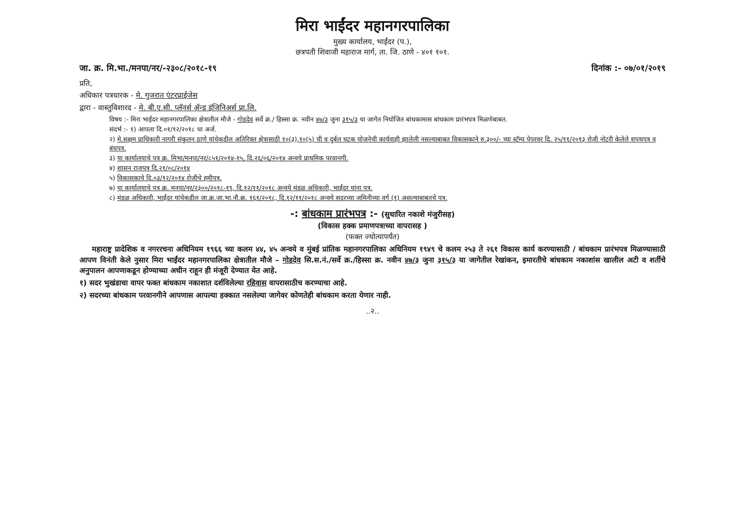मिरा भाईंदर महानगरपालिका
मुख्य कार्यालय, भाईंदर (प.),
छत्रपती शिवाजी महाराज मार्ग, ता. जि. ठाणे - ४०१ १०१.
जा. क्र. मि.भा./मनपा/नर/-२३०८/२०१८-१९ दिनांक :- ०७/०१/२०१९
प्रति,
अधिकार पत्रधारक - मे. गुजरात एंटरप्राईजेस
द्वारा - वास्तुविशारद - मे. बी.ए.सी. प्लॅनर्स ॲन्ड इंजिनिअर्स प्रा.लि.
विषय :- मिरा भाईंदर महानगरपालिका क्षेत्रातील मौजे - गोडदेव सर्वे क्र./ हिस्सा क्र. नवीन ४७/३ जुना ३१५/३ या जागेत नियोजित बांधकामास बांधकाम प्रारंभपत्र मिळणेबाबत.
संदर्भ :- १) आपला दि.०१/१२/२०१८ चा अर्ज.
२) मे.सक्षम प्राधिकारी नागरी संकुलन ठाणे यांचेकडील अतिरिक्त क्षेत्रासाठी १०(३),१०(५) ची व दुर्बल घटक योजनेची कार्यवाही झालेली नसल्याबाबत विकासकाने रु.३००/- च्या स्टॅम्प पेपरवर दि. २५/११/२०१३ रोजी नोटरी केलेले शपथपत्र व बंधपत्र.
३) या कार्यालयाचे पत्र क्र. मिभा/मनपा/नर/८५१/२०१४-१५, दि.२६/०६/२०१४ अन्वये प्राथमिक परवानगी.
४) शासन राजपत्र दि.२१/०८/२०१४
५) विकासकाचे दि.०३/१२/२०१४ रोजीचे हमीपत्र.
७) या कार्यालयाचे पत्र क्र. मनपा/नर/२३००/२०१८-१९, दि.१२/११/२०१८ अन्वये मंडळ अधिकारी, भाईंदर यांना पत्र.
८) मंडळ अधिकारी, भाईंदर यांचेकडील जा.क्र.जा.भा.नौ.क्र. १६१/२०१८, दि.१२/११/२०१८ अन्वये सदरच्या जमिनीच्या वर्ग (१) असल्याबाबतचे पत्र.
-: बांधकाम प्रारंभपत्र :- (सुधारित नकाशे मंजुरीसह)
(विकास हक्क प्रमाणपत्राच्या वापरासह )
(फक्त ज्योत्यापर्यंत)
महाराष्ट्र प्रादेशिक व नगररचना अधिनियम १९६६ च्या कलम ४४, ४५ अन्वये व मुंबई प्रांतिक महानगरपालिका अधिनियम १९४९ चे कलम २५३ ते २६१ विकास कार्य करण्यासाठी / बांधकाम प्रारंभपत्र मिळण्यासाठी आपण विनंती केले नुसार मिरा भाईंदर महानगरपालिका क्षेत्रातील मौजे – गोडदेव सि.स.नं./सर्वे क्र./हिस्सा क्र. नवीन ४७/३ जुना ३१५/३ या जागेतील रेखांकन, इमारतीचे बांधकाम नकाशांस खालील अटी व शर्तीचे अनुपालन आपणाकडून होण्याच्या अधीन राहून ही मंजूरी देण्यात येत आहे.
१) सदर भुखंडाचा वापर फक्त बांधकाम नकाशात दर्शविलेल्या रहिवास वापरासाठीच करण्याचा आहे.
२) सदरच्या बांधकाम परवानगीने आपणास आपल्या हक्कात नसलेल्या जागेवर कोणतेही बांधकाम करता येणार नाही.
..२..